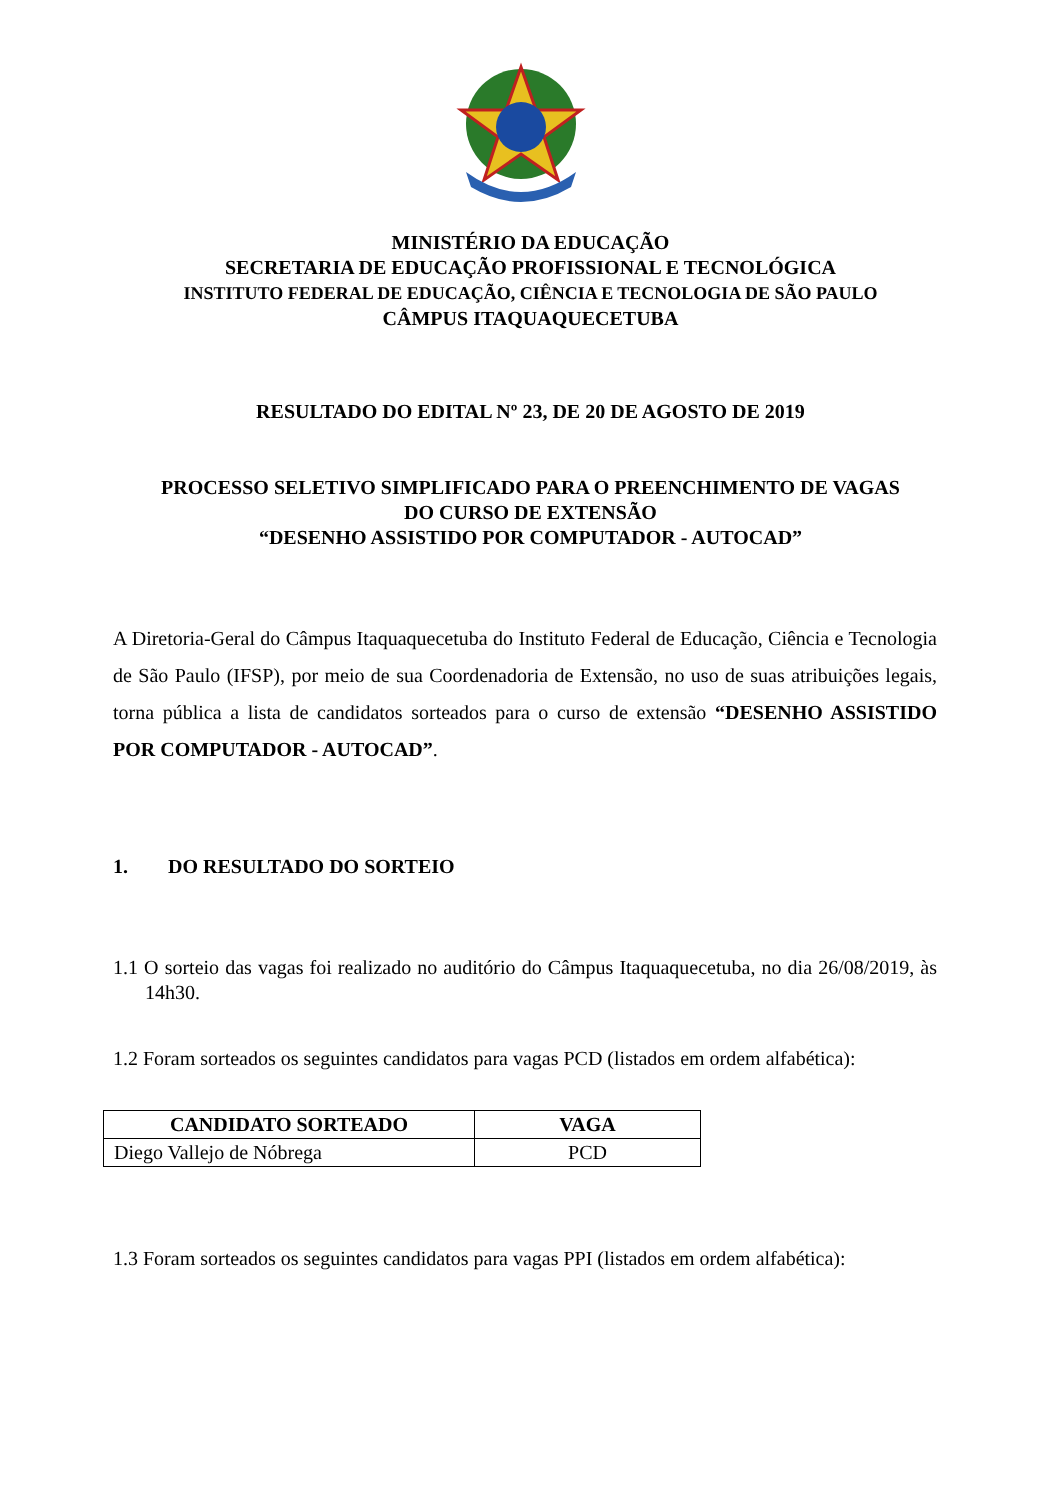MINISTÉRIO DA EDUCAÇÃO
SECRETARIA DE EDUCAÇÃO PROFISSIONAL E TECNOLÓGICA
INSTITUTO FEDERAL DE EDUCAÇÃO, CIÊNCIA E TECNOLOGIA DE SÃO PAULO
CÂMPUS ITAQUAQUECETUBA
RESULTADO DO EDITAL Nº 23, DE 20 DE AGOSTO DE 2019
PROCESSO SELETIVO SIMPLIFICADO PARA O PREENCHIMENTO DE VAGAS
DO CURSO DE EXTENSÃO
“DESENHO ASSISTIDO POR COMPUTADOR - AUTOCAD”
A Diretoria-Geral do Câmpus Itaquaquecetuba do Instituto Federal de Educação, Ciência e Tecnologia de São Paulo (IFSP), por meio de sua Coordenadoria de Extensão, no uso de suas atribuições legais, torna pública a lista de candidatos sorteados para o curso de extensão “DESENHO ASSISTIDO POR COMPUTADOR - AUTOCAD”.
1. DO RESULTADO DO SORTEIO
1.1 O sorteio das vagas foi realizado no auditório do Câmpus Itaquaquecetuba, no dia 26/08/2019, às 14h30.
1.2 Foram sorteados os seguintes candidatos para vagas PCD (listados em ordem alfabética):
| CANDIDATO SORTEADO | VAGA |
| --- | --- |
| Diego Vallejo de Nóbrega | PCD |
1.3 Foram sorteados os seguintes candidatos para vagas PPI (listados em ordem alfabética):